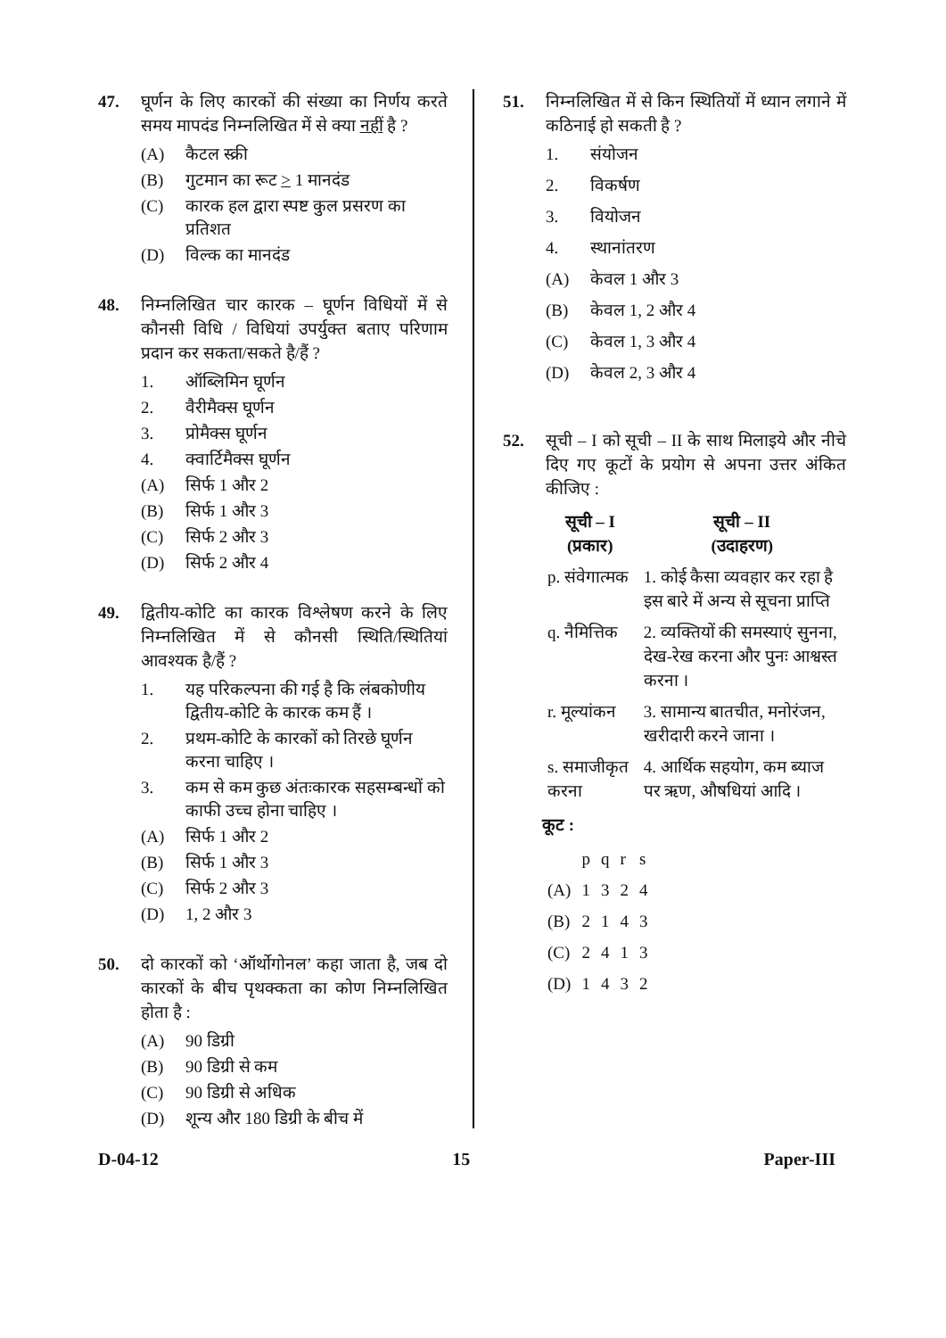47. घूर्णन के लिए कारकों की संख्या का निर्णय करते समय मापदंड निम्नलिखित में से क्या नहीं है ?
(A) कैटल स्क्री
(B) गुटमान का रूट > 1 मानदंड
(C) कारक हल द्वारा स्पष्ट कुल प्रसरण का प्रतिशत
(D) विल्क का मानदंड
48. निम्नलिखित चार कारक – घूर्णन विधियों में से कौनसी विधि / विधियां उपर्युक्त बताए परिणाम प्रदान कर सकता/सकते है/हैं ?
1. ऑब्लिमिन घूर्णन
2. वैरीमैक्स घूर्णन
3. प्रोमैक्स घूर्णन
4. क्वार्टिमैक्स घूर्णन
(A) सिर्फ 1 और 2
(B) सिर्फ 1 और 3
(C) सिर्फ 2 और 3
(D) सिर्फ 2 और 4
49. द्वितीय-कोटि का कारक विश्लेषण करने के लिए निम्नलिखित में से कौनसी स्थिति/स्थितियां आवश्यक है/हैं ?
1. यह परिकल्पना की गई है कि लंबकोणीय द्वितीय-कोटि के कारक कम हैं ।
2. प्रथम-कोटि के कारकों को तिरछे घूर्णन करना चाहिए ।
3. कम से कम कुछ अंतःकारक सहसम्बन्धों को काफी उच्च होना चाहिए ।
(A) सिर्फ 1 और 2
(B) सिर्फ 1 और 3
(C) सिर्फ 2 और 3
(D) 1, 2 और 3
50. दो कारकों को ‘ऑर्थोगोनल’ कहा जाता है, जब दो कारकों के बीच पृथक्कता का कोण निम्नलिखित होता है :
(A) 90 डिग्री
(B) 90 डिग्री से कम
(C) 90 डिग्री से अधिक
(D) शून्य और 180 डिग्री के बीच में
51. निम्नलिखित में से किन स्थितियों में ध्यान लगाने में कठिनाई हो सकती है ?
1. संयोजन
2. विकर्षण
3. वियोजन
4. स्थानांतरण
(A) केवल 1 और 3
(B) केवल 1, 2 और 4
(C) केवल 1, 3 और 4
(D) केवल 2, 3 और 4
52. सूची – I को सूची – II के साथ मिलाइये और नीचे दिए गए कूटों के प्रयोग से अपना उत्तर अंकित कीजिए :
| सूची – I (प्रकार) | सूची – II (उदाहरण) |
| --- | --- |
| p. संवेगात्मक | 1. कोई कैसा व्यवहार कर रहा है इस बारे में अन्य से सूचना प्राप्ति |
| q. नैमित्तिक | 2. व्यक्तियों की समस्याएं सुनना, देख-रेख करना और पुनः आश्वस्त करना । |
| r. मूल्यांकन | 3. सामान्य बातचीत, मनोरंजन, खरीदारी करने जाना । |
| s. समाजीकृत करना | 4. आर्थिक सहयोग, कम ब्याज पर ऋण, औषधियां आदि । |
कूट :
| | p | q | r | s |
| (A) | 1 | 3 | 2 | 4 |
| (B) | 2 | 1 | 4 | 3 |
| (C) | 2 | 4 | 1 | 3 |
| (D) | 1 | 4 | 3 | 2 |
D-04-12 15 Paper-III